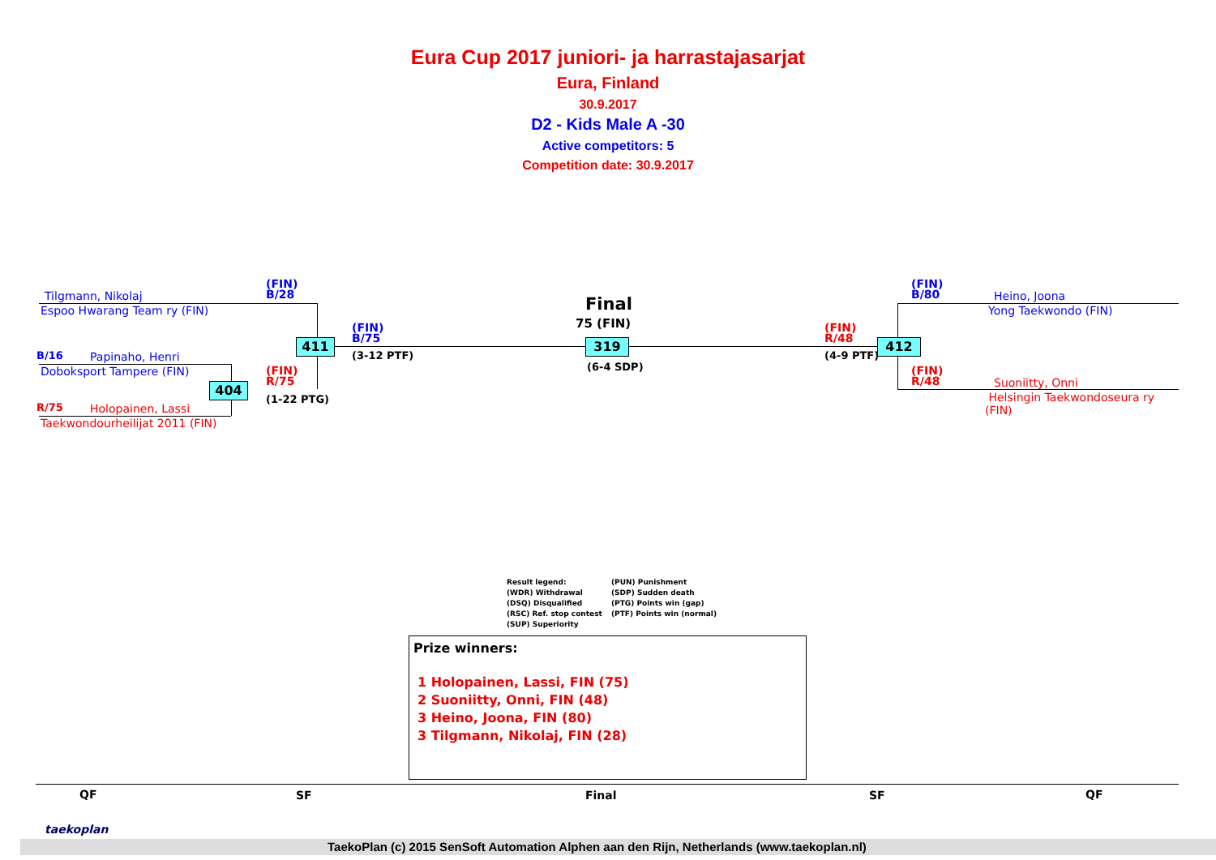Eura Cup 2017 juniori- ja harrastajasarjat
Eura, Finland
30.9.2017
D2 - Kids Male A -30
Active competitors: 5
Competition date: 30.9.2017
Tilgmann, Nikolaj
Espoo Hwarang Team ry (FIN)
(FIN)
B/28
B/16 Papinaho, Henri
Doboksport Tampere (FIN)
R/75 Holopainen, Lassi
Taekwondourheilijat 2011 (FIN)
(FIN)
R/75
(1-22 PTG)
404
411
(FIN)
B/75
(3-12 PTF)
Final
75 (FIN)
319
(6-4 SDP)
(FIN)
R/48
(4-9 PTF)
412
(FIN)
B/80
Heino, Joona
Yong Taekwondo (FIN)
(FIN)
R/48
Suoniitty, Onni
Helsingin Taekwondoseura ry
(FIN)
Result legend:
(WDR) Withdrawal
(DSQ) Disqualified
(RSC) Ref. stop contest
(SUP) Superiority
(PUN) Punishment
(SDP) Sudden death
(PTG) Points win (gap)
(PTF) Points win (normal)
Prize winners:
1 Holopainen, Lassi, FIN (75)
2 Suoniitty, Onni, FIN (48)
3 Heino, Joona, FIN (80)
3 Tilgmann, Nikolaj, FIN (28)
QF SF Final SF QF
taekoplan
TaekoPlan (c) 2015 SenSoft Automation Alphen aan den Rijn, Netherlands (www.taekoplan.nl)